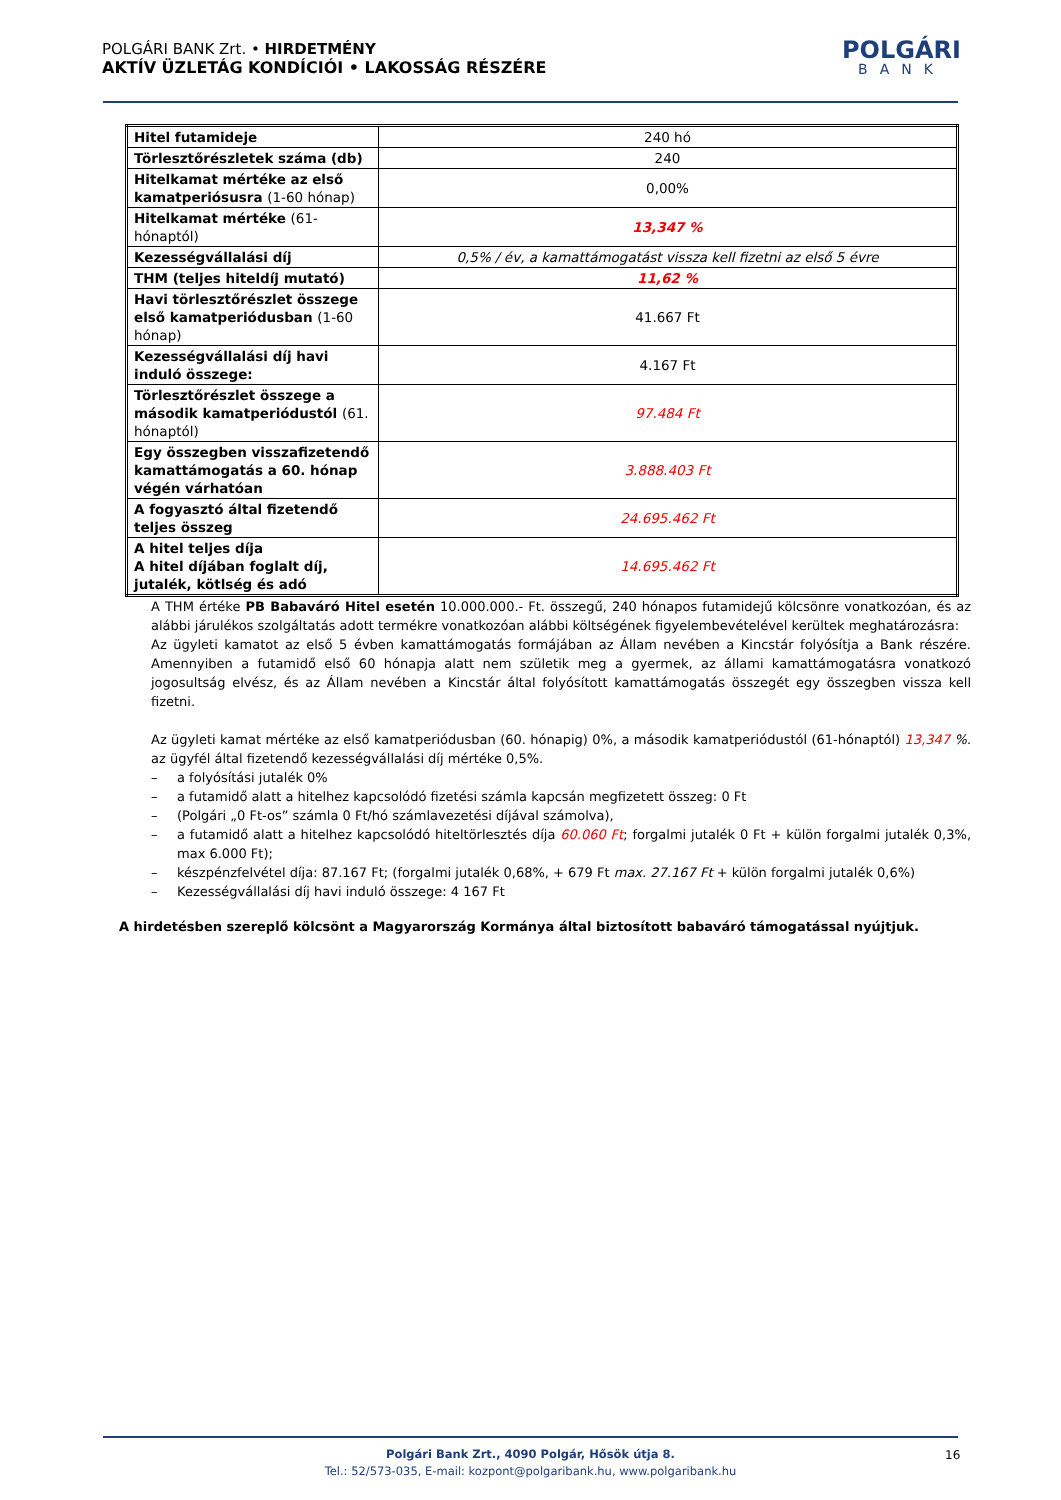POLGÁRI BANK Zrt. • HIRDETMÉNY
AKTÍV ÜZLETÁG KONDÍCIÓI • LAKOSSÁG RÉSZÉRE
POLGÁRI
BANK
| Hitel futamideje | 240 hó |
| Törlesztőrészletek száma (db) | 240 |
| Hitelkamat mértéke az első kamatperiósusra (1-60 hónap) | 0,00% |
| Hitelkamat mértéke (61-hónaptól) | 13,347 % |
| Kezességvállalási díj | 0,5% / év, a kamattámogatást vissza kell fizetni az első 5 évre |
| THM (teljes hiteldíj mutató) | 11,62 % |
| Havi törlesztőrészlet összege első kamatperiódusban (1-60 hónap) | 41.667 Ft |
| Kezességvállalási díj havi induló összege: | 4.167 Ft |
| Törlesztőrészlet összege a második kamatperiódustól (61. hónaptól) | 97.484 Ft |
| Egy összegben visszafizetendő kamattámogatás a 60. hónap végén várhatóan | 3.888.403 Ft |
| A fogyasztó által fizetendő teljes összeg | 24.695.462 Ft |
| A hitel teljes díja A hitel díjában foglalt díj, jutalék, kötlség és adó | 14.695.462 Ft |
A THM értéke PB Babaváró Hitel esetén 10.000.000.- Ft. összegű, 240 hónapos futamidejű kölcsönre vonatkozóan, és az alábbi járulékos szolgáltatás adott termékre vonatkozóan alábbi költségének figyelembevételével kerültek meghatározásra:
Az ügyleti kamatot az első 5 évben kamattámogatás formájában az Állam nevében a Kincstár folyósítja a Bank részére. Amennyiben a futamidő első 60 hónapja alatt nem születik meg a gyermek, az állami kamattámogatásra vonatkozó jogosultság elvész, és az Állam nevében a Kincstár által folyósított kamattámogatás összegét egy összegben vissza kell fizetni.
Az ügyleti kamat mértéke az első kamatperiódusban (60. hónapig) 0%, a második kamatperiódustól (61-hónaptól) 13,347 %. az ügyfél által fizetendő kezességvállalási díj mértéke 0,5%.
– a folyósítási jutalék 0%
– a futamidő alatt a hitelhez kapcsolódó fizetési számla kapcsán megfizetett összeg: 0 Ft
– (Polgári „0 Ft-os” számla 0 Ft/hó számlavezetési díjával számolva),
– a futamidő alatt a hitelhez kapcsolódó hiteltörlesztés díja 60.060 Ft; forgalmi jutalék 0 Ft + külön forgalmi jutalék 0,3%, max 6.000 Ft);
– készpénzfelvétel díja: 87.167 Ft; (forgalmi jutalék 0,68%, + 679 Ft max. 27.167 Ft + külön forgalmi jutalék 0,6%)
– Kezességvállalási díj havi induló összege: 4 167 Ft
A hirdetésben szereplő kölcsönt a Magyarország Kormánya által biztosított babaváró támogatással nyújtjuk.
Polgári Bank Zrt., 4090 Polgár, Hősök útja 8.
Tel.: 52/573-035, E-mail: kozpont@polgaribank.hu, www.polgaribank.hu
16